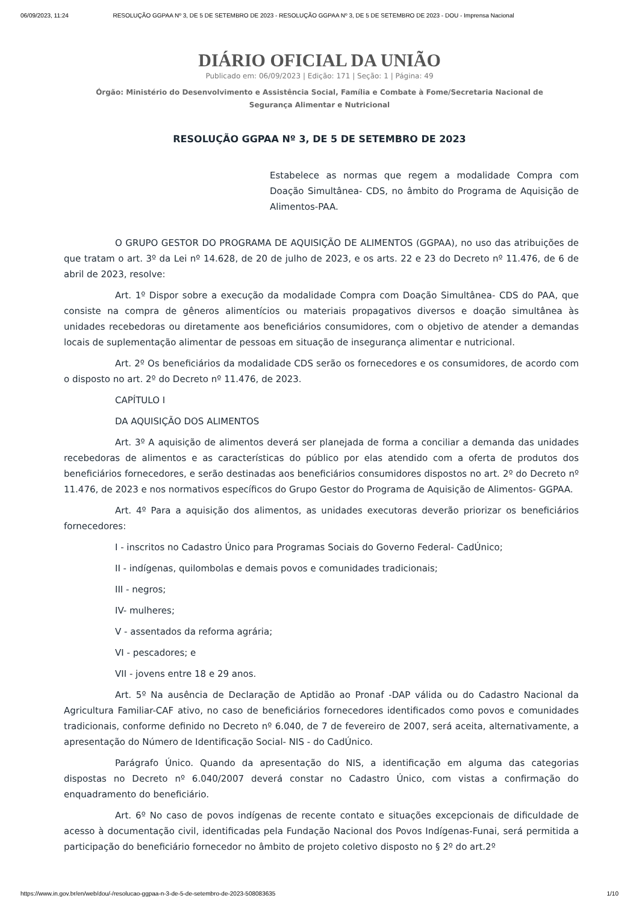06/09/2023, 11:24 RESOLUÇÃO GGPAA Nº 3, DE 5 DE SETEMBRO DE 2023 - RESOLUÇÃO GGPAA Nº 3, DE 5 DE SETEMBRO DE 2023 - DOU - Imprensa Nacional
DIÁRIO OFICIAL DA UNIÃO
Publicado em: 06/09/2023 | Edição: 171 | Seção: 1 | Página: 49
Órgão: Ministério do Desenvolvimento e Assistência Social, Família e Combate à Fome/Secretaria Nacional de Segurança Alimentar e Nutricional
RESOLUÇÃO GGPAA Nº 3, DE 5 DE SETEMBRO DE 2023
Estabelece as normas que regem a modalidade Compra com Doação Simultânea- CDS, no âmbito do Programa de Aquisição de Alimentos-PAA.
O GRUPO GESTOR DO PROGRAMA DE AQUISIÇÃO DE ALIMENTOS (GGPAA), no uso das atribuições de que tratam o art. 3º da Lei nº 14.628, de 20 de julho de 2023, e os arts. 22 e 23 do Decreto nº 11.476, de 6 de abril de 2023, resolve:
Art. 1º Dispor sobre a execução da modalidade Compra com Doação Simultânea- CDS do PAA, que consiste na compra de gêneros alimentícios ou materiais propagativos diversos e doação simultânea às unidades recebedoras ou diretamente aos beneficiários consumidores, com o objetivo de atender a demandas locais de suplementação alimentar de pessoas em situação de insegurança alimentar e nutricional.
Art. 2º Os beneficiários da modalidade CDS serão os fornecedores e os consumidores, de acordo com o disposto no art. 2º do Decreto nº 11.476, de 2023.
CAPÍTULO I
DA AQUISIÇÃO DOS ALIMENTOS
Art. 3º A aquisição de alimentos deverá ser planejada de forma a conciliar a demanda das unidades recebedoras de alimentos e as características do público por elas atendido com a oferta de produtos dos beneficiários fornecedores, e serão destinadas aos beneficiários consumidores dispostos no art. 2º do Decreto nº 11.476, de 2023 e nos normativos específicos do Grupo Gestor do Programa de Aquisição de Alimentos- GGPAA.
Art. 4º Para a aquisição dos alimentos, as unidades executoras deverão priorizar os beneficiários fornecedores:
I - inscritos no Cadastro Único para Programas Sociais do Governo Federal- CadÚnico;
II - indígenas, quilombolas e demais povos e comunidades tradicionais;
III - negros;
IV- mulheres;
V - assentados da reforma agrária;
VI - pescadores; e
VII - jovens entre 18 e 29 anos.
Art. 5º Na ausência de Declaração de Aptidão ao Pronaf -DAP válida ou do Cadastro Nacional da Agricultura Familiar-CAF ativo, no caso de beneficiários fornecedores identificados como povos e comunidades tradicionais, conforme definido no Decreto nº 6.040, de 7 de fevereiro de 2007, será aceita, alternativamente, a apresentação do Número de Identificação Social- NIS - do CadÚnico.
Parágrafo Único. Quando da apresentação do NIS, a identificação em alguma das categorias dispostas no Decreto nº 6.040/2007 deverá constar no Cadastro Único, com vistas a confirmação do enquadramento do beneficiário.
Art. 6º No caso de povos indígenas de recente contato e situações excepcionais de dificuldade de acesso à documentação civil, identificadas pela Fundação Nacional dos Povos Indígenas-Funai, será permitida a participação do beneficiário fornecedor no âmbito de projeto coletivo disposto no § 2º do art.2º
https://www.in.gov.br/en/web/dou/-/resolucao-ggpaa-n-3-de-5-de-setembro-de-2023-508083635 1/10